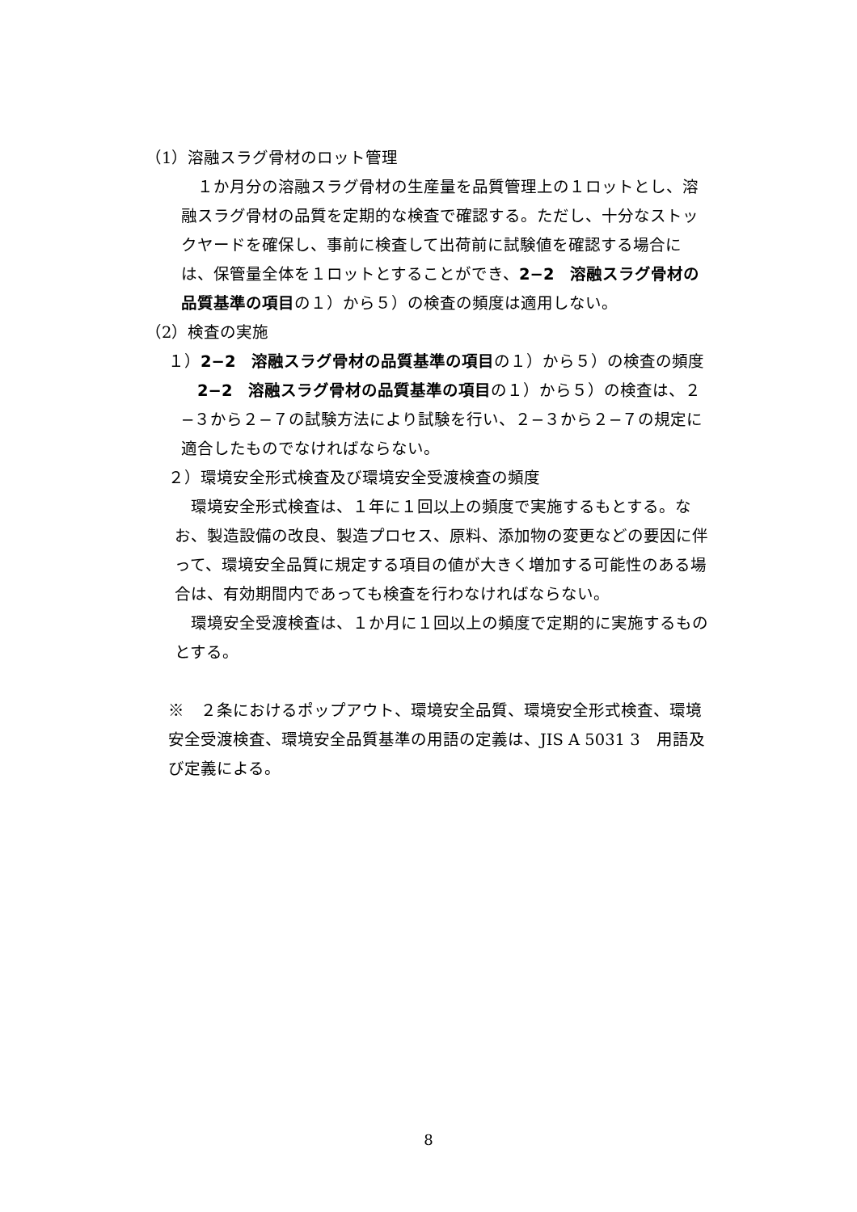（1）溶融スラグ骨材のロット管理
　１か月分の溶融スラグ骨材の生産量を品質管理上の１ロットとし、溶融スラグ骨材の品質を定期的な検査で確認する。ただし、十分なストックヤードを確保し、事前に検査して出荷前に試験値を確認する場合には、保管量全体を１ロットとすることができ、2−2　溶融スラグ骨材の品質基準の項目の１）から５）の検査の頻度は適用しない。
（2）検査の実施
１）2−2　溶融スラグ骨材の品質基準の項目の１）から５）の検査の頻度
　2−2　溶融スラグ骨材の品質基準の項目の１）から５）の検査は、２−３から２−７の試験方法により試験を行い、２−３から２−７の規定に適合したものでなければならない。
２）環境安全形式検査及び環境安全受渡検査の頻度
　環境安全形式検査は、１年に１回以上の頻度で実施するもとする。なお、製造設備の改良、製造プロセス、原料、添加物の変更などの要因に伴って、環境安全品質に規定する項目の値が大きく増加する可能性のある場合は、有効期間内であっても検査を行わなければならない。
　環境安全受渡検査は、１か月に１回以上の頻度で定期的に実施するものとする。
※　２条におけるポップアウト、環境安全品質、環境安全形式検査、環境安全受渡検査、環境安全品質基準の用語の定義は、JIS A 5031 3　用語及び定義による。
8